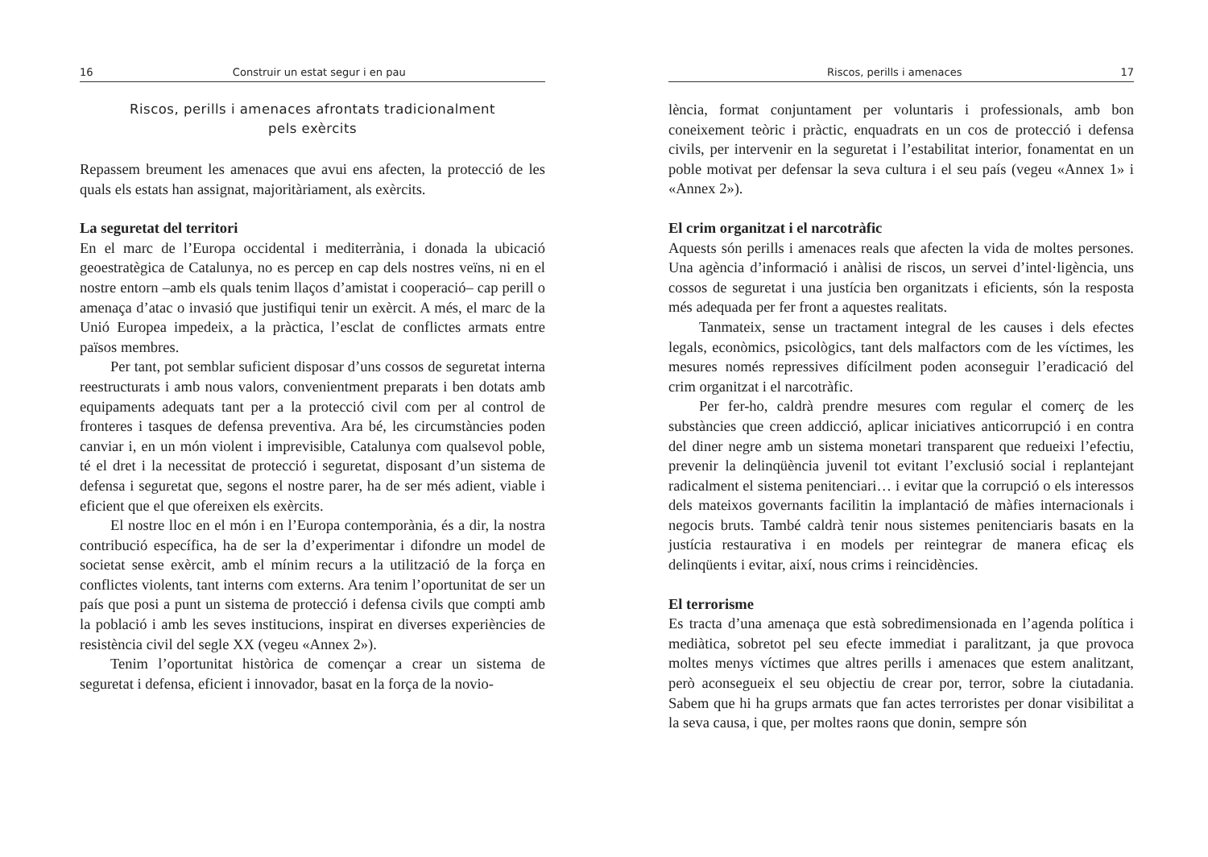16 Construir un estat segur i en pau
Riscos, perills i amenaces afrontats tradicionalment
pels exèrcits
Repassem breument les amenaces que avui ens afecten, la protecció de les quals els estats han assignat, majoritàriament, als exèrcits.
La seguretat del territori
En el marc de l’Europa occidental i mediterrània, i donada la ubicació geoestratègica de Catalunya, no es percep en cap dels nostres veïns, ni en el nostre entorn –amb els quals tenim llaços d’amistat i cooperació– cap perill o amenaça d’atac o invasió que justifiqui tenir un exèrcit. A més, el marc de la Unió Europea impedeix, a la pràctica, l’esclat de conflictes armats entre països membres.
Per tant, pot semblar suficient disposar d’uns cossos de seguretat interna reestructurats i amb nous valors, convenientment preparats i ben dotats amb equipaments adequats tant per a la protecció civil com per al control de fronteres i tasques de defensa preventiva. Ara bé, les circumstàncies poden canviar i, en un món violent i imprevisible, Catalunya com qualsevol poble, té el dret i la necessitat de protecció i seguretat, disposant d’un sistema de defensa i seguretat que, segons el nostre parer, ha de ser més adient, viable i eficient que el que ofereixen els exèrcits.
El nostre lloc en el món i en l’Europa contemporània, és a dir, la nostra contribució específica, ha de ser la d’experimentar i difondre un model de societat sense exèrcit, amb el mínim recurs a la utilització de la força en conflictes violents, tant interns com externs. Ara tenim l’oportunitat de ser un país que posi a punt un sistema de protecció i defensa civils que compti amb la població i amb les seves institucions, inspirat en diverses experiències de resistència civil del segle XX (vegeu «Annex 2»).
Tenim l’oportunitat històrica de començar a crear un sistema de seguretat i defensa, eficient i innovador, basat en la força de la novio-
Riscos, perills i amenaces 17
lència, format conjuntament per voluntaris i professionals, amb bon coneixement teòric i pràctic, enquadrats en un cos de protecció i defensa civils, per intervenir en la seguretat i l’estabilitat interior, fonamentat en un poble motivat per defensar la seva cultura i el seu país (vegeu «Annex 1» i «Annex 2»).
El crim organitzat i el narcotràfic
Aquests són perills i amenaces reals que afecten la vida de moltes persones. Una agència d’informació i anàlisi de riscos, un servei d’intel·ligència, uns cossos de seguretat i una justícia ben organitzats i eficients, són la resposta més adequada per fer front a aquestes realitats.
Tanmateix, sense un tractament integral de les causes i dels efectes legals, econòmics, psicològics, tant dels malfactors com de les víctimes, les mesures només repressives difícilment poden aconseguir l’eradicació del crim organitzat i el narcotràfic.
Per fer-ho, caldrà prendre mesures com regular el comerç de les substàncies que creen addicció, aplicar iniciatives anticorrupció i en contra del diner negre amb un sistema monetari transparent que redueixi l’efectiu, prevenir la delinqüència juvenil tot evitant l’exclusió social i replantejant radicalment el sistema penitenciari… i evitar que la corrupció o els interessos dels mateixos governants facilitin la implantació de màfies internacionals i negocis bruts. També caldrà tenir nous sistemes penitenciaris basats en la justícia restaurativa i en models per reintegrar de manera eficaç els delinqüents i evitar, així, nous crims i reincidències.
El terrorisme
Es tracta d’una amenaça que està sobredimensionada en l’agenda política i mediàtica, sobretot pel seu efecte immediat i paralitzant, ja que provoca moltes menys víctimes que altres perills i amenaces que estem analitzant, però aconsegueix el seu objectiu de crear por, terror, sobre la ciutadania. Sabem que hi ha grups armats que fan actes terroristes per donar visibilitat a la seva causa, i que, per moltes raons que donin, sempre són